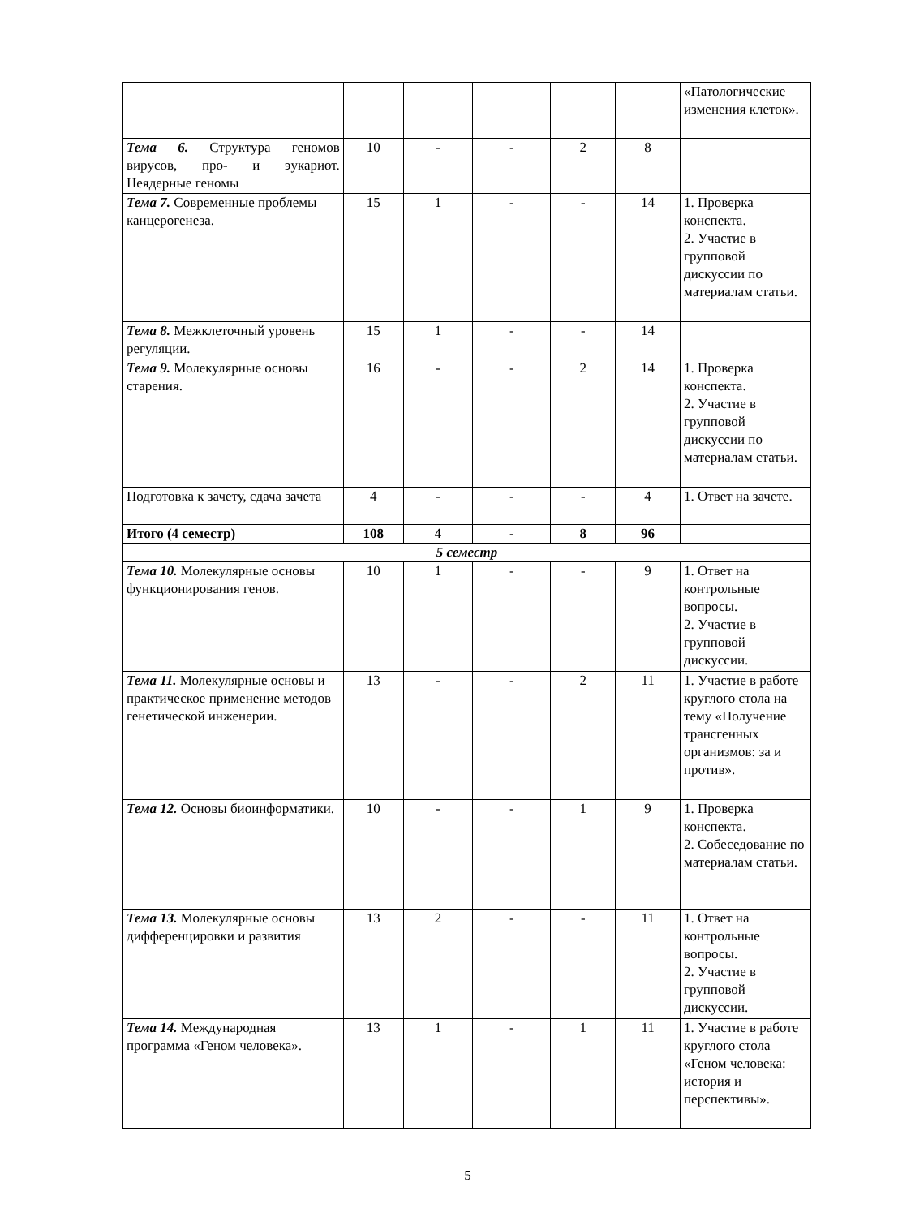| | | | | | | «Патологические изменения клеток». |
| Тема 6. Структура геномов вирусов, про- и эукариот. Неядерные геномы | 10 | - | - | 2 | 8 | |
| Тема 7. Современные проблемы канцерогенеза. | 15 | 1 | - | - | 14 | 1. Проверка конспекта. 2. Участие в групповой дискуссии по материалам статьи. |
| Тема 8. Межклеточный уровень регуляции. | 15 | 1 | - | - | 14 | |
| Тема 9. Молекулярные основы старения. | 16 | - | - | 2 | 14 | 1. Проверка конспекта. 2. Участие в групповой дискуссии по материалам статьи. |
| Подготовка к зачету, сдача зачета | 4 | - | - | - | 4 | 1. Ответ на зачете. |
| Итого (4 семестр) | 108 | 4 | - | 8 | 96 | |
| 5 семестр | | | | | | |
| Тема 10. Молекулярные основы функционирования генов. | 10 | 1 | - | - | 9 | 1. Ответ на контрольные вопросы. 2. Участие в групповой дискуссии. |
| Тема 11. Молекулярные основы и практическое применение методов генетической инженерии. | 13 | - | - | 2 | 11 | 1. Участие в работе круглого стола на тему «Получение трансгенных организмов: за и против». |
| Тема 12. Основы биоинформатики. | 10 | - | - | 1 | 9 | 1. Проверка конспекта. 2. Собеседование по материалам статьи. |
| Тема 13. Молекулярные основы дифференцировки и развития | 13 | 2 | - | - | 11 | 1. Ответ на контрольные вопросы. 2. Участие в групповой дискуссии. |
| Тема 14. Международная программа «Геном человека». | 13 | 1 | - | 1 | 11 | 1. Участие в работе круглого стола «Геном человека: история и перспективы». |
5